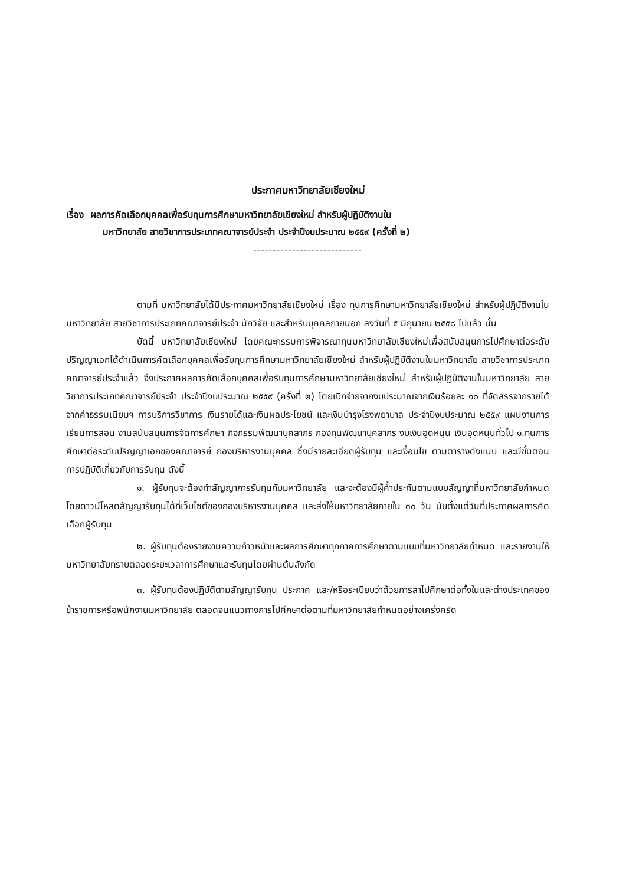ประกาศมหาวิทยาลัยเชียงใหม่
เรื่อง ผลการคัดเลือกบุคคลเพื่อรับทุนการศึกษามหาวิทยาลัยเชียงใหม่ สำหรับผู้ปฏิบัติงานใน
มหาวิทยาลัย สายวิชาการประเภทคณาจารย์ประจำ ประจำปีงบประมาณ ๒๕๕๙ (ครั้งที่ ๒)
----------------------------
ตามที่ มหาวิทยาลัยได้มีประกาศมหาวิทยาลัยเชียงใหม่ เรื่อง ทุนการศึกษามหาวิทยาลัยเชียงใหม่ สำหรับผู้ปฏิบัติงานในมหาวิทยาลัย สายวิชาการประเภทคณาจารย์ประจำ นักวิจัย และสำหรับบุคคลภายนอก ลงวันที่ ๕ มิถุนายน ๒๕๕๘ ไปแล้ว นั้น
บัดนี้ มหาวิทยาลัยเชียงใหม่ โดยคณะกรรมการพิจารณาทุนมหาวิทยาลัยเชียงใหม่เพื่อสนับสนุนการไปศึกษาต่อระดับปริญญาเอกได้ดำเนินการคัดเลือกบุคคลเพื่อรับทุนการศึกษามหาวิทยาลัยเชียงใหม่ สำหรับผู้ปฏิบัติงานในมหาวิทยาลัย สายวิชาการประเภทคณาจารย์ประจำแล้ว จึงประกาศผลการคัดเลือกบุคคลเพื่อรับทุนการศึกษามหาวิทยาลัยเชียงใหม่ สำหรับผู้ปฏิบัติงานในมหาวิทยาลัย สายวิชาการประเภทคณาจารย์ประจำ ประจำปีงบประมาณ ๒๕๕๙ (ครั้งที่ ๒) โดยเบิกจ่ายจากงบประมาณจากเงินร้อยละ ๑๐ ที่จัดสรรจากรายได้ จากค่าธรรมเนียมฯ การบริการวิชาการ เงินรายได้และเงินผลประโยชน์ และเงินบำรุงโรงพยาบาล ประจำปีงบประมาณ ๒๕๕๙ แผนงานการเรียนการสอน งานสนับสนุนการจัดการศึกษา กิจกรรมพัฒนาบุคลากร กองทุนพัฒนาบุคลากร งบเงินอุดหนุน เงินอุดหนุนทั่วไป ๑.ทุนการศึกษาต่อระดับปริญญาเอกของคณาจารย์ กองบริหารงานบุคคล ซึ่งมีรายละเอียดผู้รับทุน และเงื่อนไข ตามตารางดังแนบ และมีขั้นตอนการปฏิบัติเกี่ยวกับการรับทุน ดังนี้
๑. ผู้รับทุนจะต้องทำสัญญาการรับทุนกับมหาวิทยาลัย และจะต้องมีผู้ค้ำประกันตามแบบสัญญาที่มหาวิทยาลัยกำหนด โดยดาวน์โหลดสัญญารับทุนได้ที่เว็บไซต์ของกองบริหารงานบุคคล และส่งให้มหาวิทยาลัยภายใน ๓๐ วัน นับตั้งแต่วันที่ประกาศผลการคัดเลือกผู้รับทุน
๒. ผู้รับทุนต้องรายงานความก้าวหน้าและผลการศึกษาทุกภาคการศึกษาตามแบบที่มหาวิทยาลัยกำหนด และรายงานให้มหาวิทยาลัยทราบตลอดระยะเวลาการศึกษาและรับทุนโดยผ่านต้นสังกัด
๓. ผู้รับทุนต้องปฏิบัติตามสัญญารับทุน ประกาศ และ/หรือระเบียบว่าด้วยการลาไปศึกษาต่อทั้งในและต่างประเทศของข้าราชการหรือพนักงานมหาวิทยาลัย ตลอดจนแนวทางการไปศึกษาต่อตามที่มหาวิทยาลัยกำหนดอย่างเคร่งครัด